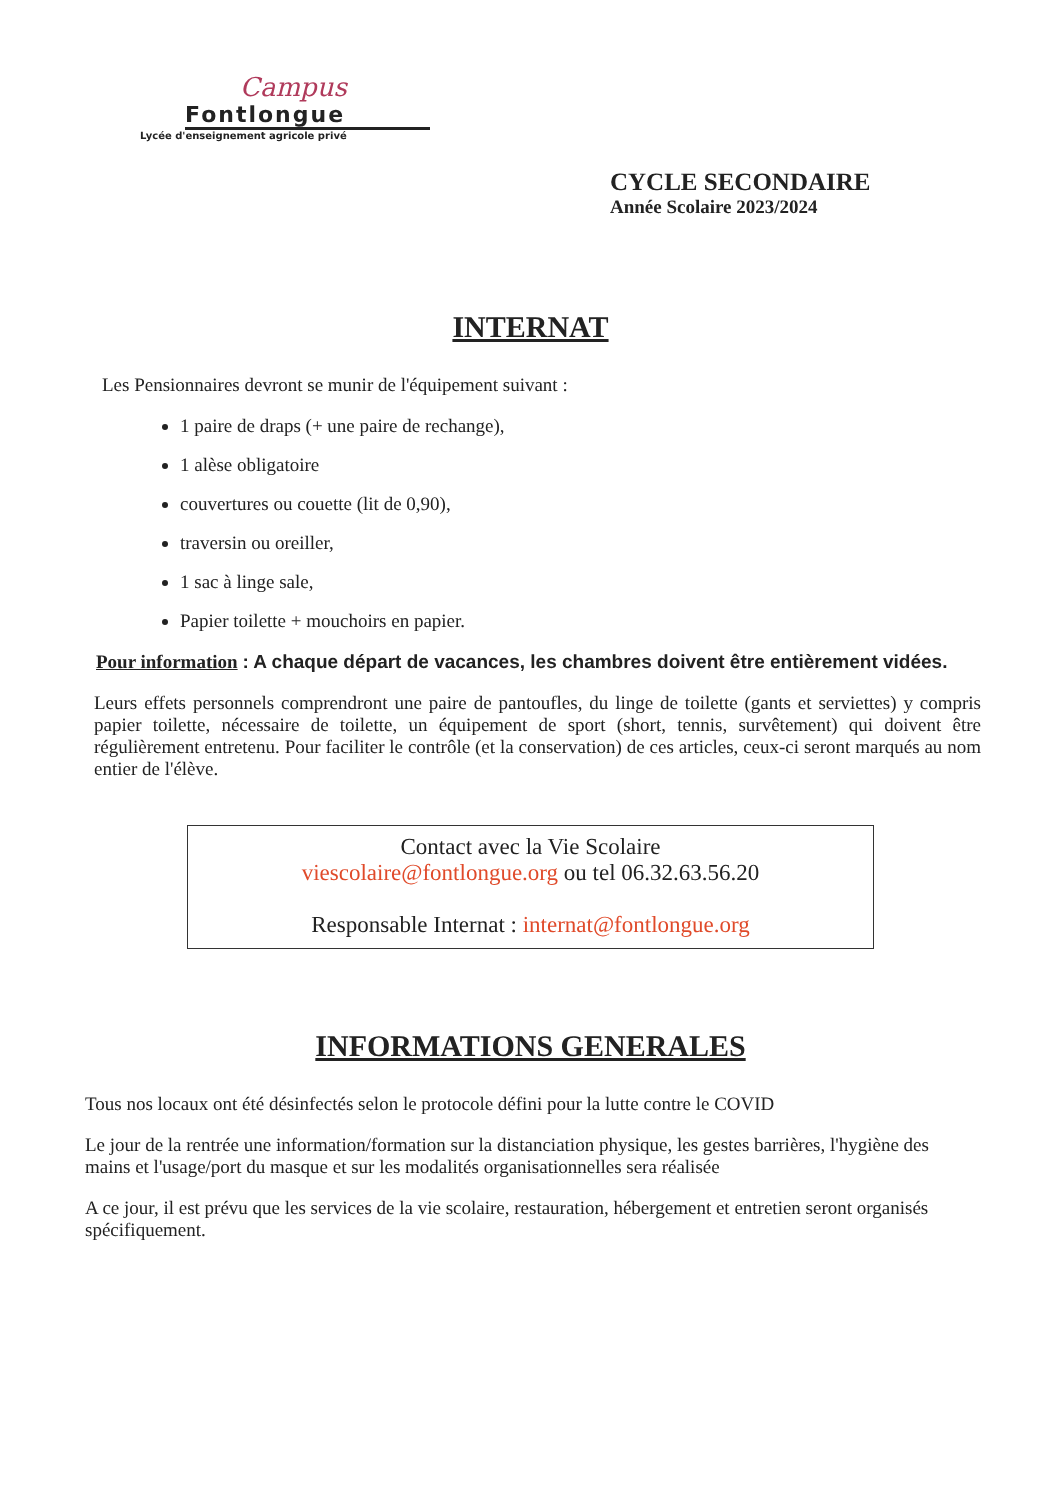Campus
Fontlongue
Lycée d'enseignement agricole privé
CYCLE SECONDAIRE
Année Scolaire 2023/2024
INTERNAT
Les Pensionnaires devront se munir de l'équipement suivant :
1 paire de draps (+ une paire de rechange),
1 alèse obligatoire
couvertures ou couette (lit de 0,90),
traversin ou oreiller,
1 sac à linge sale,
Papier toilette + mouchoirs en papier.
Pour information : A chaque départ de vacances, les chambres doivent être entièrement vidées.
Leurs effets personnels comprendront une paire de pantoufles, du linge de toilette (gants et serviettes) y compris papier toilette, nécessaire de toilette, un équipement de sport (short, tennis, survêtement) qui doivent être régulièrement entretenu. Pour faciliter le contrôle (et la conservation) de ces articles, ceux-ci seront marqués au nom entier de l'élève.
Contact avec la Vie Scolaire
viescolaire@fontlongue.org ou tel 06.32.63.56.20
Responsable Internat : internat@fontlongue.org
INFORMATIONS GENERALES
Tous nos locaux ont été désinfectés selon le protocole défini pour la lutte contre le COVID
Le jour de la rentrée une information/formation sur la distanciation physique, les gestes barrières, l'hygiène des mains et l'usage/port du masque et sur les modalités organisationnelles sera réalisée
A ce jour, il est prévu que les services de la vie scolaire, restauration, hébergement et entretien seront organisés spécifiquement.